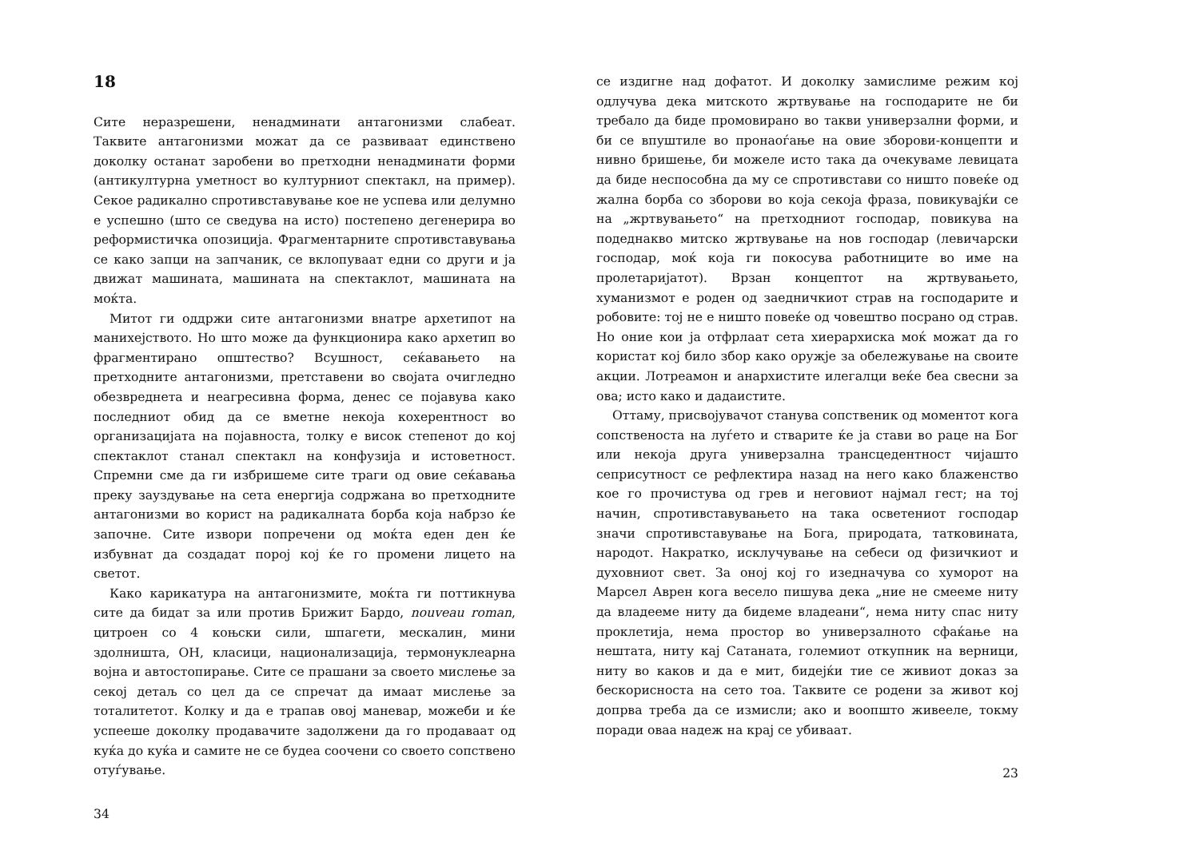18
Сите неразрешени, ненадминати антагонизми слабеат. Таквите антагонизми можат да се развиваат единствено доколку останат заробени во претходни ненадминати форми (антикултурна уметност во културниот спектакл, на пример). Секое радикално спротивставување кое не успева или делумно е успешно (што се сведува на исто) постепено дегенерира во реформистичка опозиција. Фрагментарните спротивставувања се како запци на запчаник, се вклопуваат едни со други и ја движат машината, машината на спектаклот, машината на моќта.
Митот ги оддржи сите антагонизми внатре архетипот на манихејството. Но што може да функционира како архетип во фрагментирано општество? Всушност, сеќавањето на претходните антагонизми, претставени во својата очигледно обезвреднета и неагресивна форма, денес се појавува како последниот обид да се вметне некоја кохерентност во организацијата на појавноста, толку е висок степенот до кој спектаклот станал спектакл на конфузија и истоветност. Спремни сме да ги избришеме сите траги од овие сеќавања преку зауздување на сета енергија содржана во претходните антагонизми во корист на радикалната борба која набрзо ќе започне. Сите извори попречени од моќта еден ден ќе избувнат да создадат порој кој ќе го промени лицето на светот.
Како карикатура на антагонизмите, моќта ги поттикнува сите да бидат за или против Брижит Бардо, nouveau roman, цитроен со 4 коњски сили, шпагети, мескалин, мини здолништа, ОН, класици, национализација, термонуклеарна војна и автостопирање. Сите се прашани за своето мислење за секој детаљ со цел да се спречат да имаат мислење за тоталитетот. Колку и да е трапав овој маневар, можеби и ќе успееше доколку продавачите задолжени да го продаваат од куќа до куќа и самите не се будеа соочени со своето сопствено отуѓување.
34
се издигне над дофатот. И доколку замислиме режим кој одлучува дека митското жртвување на господарите не би требало да биде промовирано во такви универзални форми, и би се впуштиле во пронаоѓање на овие зборови-концепти и нивно бришење, би можеле исто така да очекуваме левицата да биде неспособна да му се спротивстави со ништо повеќе од жална борба со зборови во која секоја фраза, повикувајќи се на „жртвувањето“ на претходниот господар, повикува на подеднакво митско жртвување на нов господар (левичарски господар, моќ која ги покосува работниците во име на пролетаријатот). Врзан концептот на жртвувањето, хуманизмот е роден од заедничкиот страв на господарите и робовите: тој не е ништо повеќе од човештво посрано од страв. Но оние кои ја отфрлаат сета хиерархиска моќ можат да го користат кој било збор како оружје за обележување на своите акции. Лотреамон и анархистите илегалци веќе беа свесни за ова; исто како и дадаистите.
Оттаму, присвојувачот станува сопственик од моментот кога сопственоста на луѓето и стварите ќе ја стави во раце на Бог или некоја друга универзална трансцедентност чијашто сеприсутност се рефлектира назад на него како блаженство кое го прочистува од грев и неговиот најмал гест; на тој начин, спротивставувањето на така осветениот господар значи спротивставување на Бога, природата, татковината, народот. Накратко, исклучување на себеси од физичкиот и духовниот свет. За оној кој го изедначува со хуморот на Марсел Аврен кога весело пишува дека „ние не смееме ниту да владееме ниту да бидеме владеани“, нема ниту спас ниту проклетија, нема простор во универзалното сфаќање на нештата, ниту кај Сатаната, големиот откупник на верници, ниту во каков и да е мит, бидејќи тие се живиот доказ за бескорисноста на сето тоа. Таквите се родени за живот кој допрва треба да се измисли; ако и воопшто живееле, токму поради оваа надеж на крај се убиваат.
23